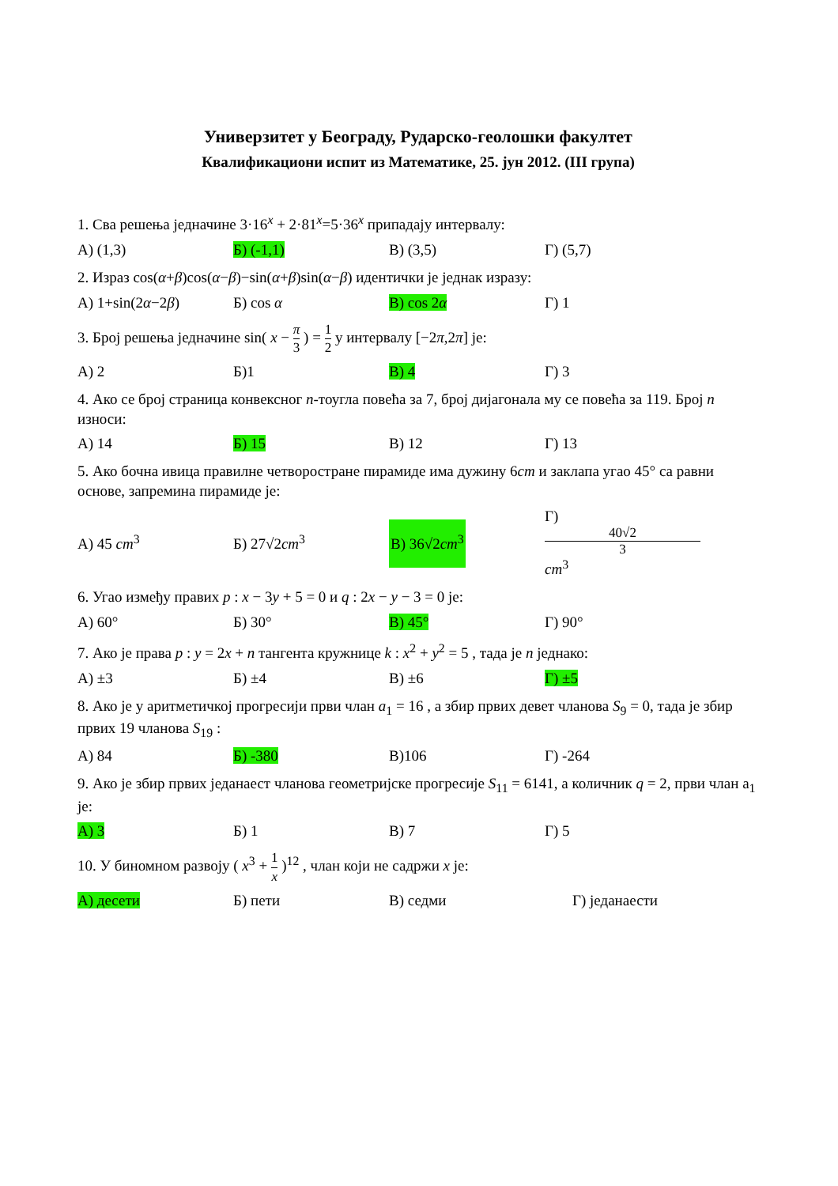Универзитет у Београду, Рударско-геолошки факултет
Квалификациони испит из Математике, 25. јун 2012. (III група)
1. Сва решења једначине 3·16<sup>x</sup> + 2·81<sup>x</sup>=5·36<sup>x</sup> припадају интервалу:
A) (1,3) Б) (-1,1) В) (3,5) Г) (5,7)
2. Израз cos(α+β)cos(α−β)−sin(α+β)sin(α−β) идентички је једнак изразу:
A) 1+sin(2α−2β) Б) cos α В) cos 2α Г) 1
3. Број решења једначине sin( x − π 3 ) = 1 2 у интервалу [−2π,2π] је:
A) 2 Б)1 В) 4 Г) 3
4. Ако се број страница конвексног n-тоугла повећа за 7, број дијагонала му се повећа за 119. Број n износи:
A) 14 Б) 15 В) 12 Г) 13
5. Ако бочна ивица правилне четворостране пирамиде има дужину 6cm и заклапа угао 45° са равни основе, запремина пирамиде је:
A) 45 cm<sup>3</sup> Б) 27√2cm<sup>3</sup> В) 36√2cm<sup>3</sup> Г) 40√2 3 cm<sup>3</sup>
6. Угао између правих p : x − 3y + 5 = 0 и q : 2x − y − 3 = 0 је:
A) 60° Б) 30° В) 45° Г) 90°
7. Ако је права p : y = 2x + n тангента кружнице k : x<sup>2</sup> + y<sup>2</sup> = 5 , тада је n једнако:
A) ±3 Б) ±4 В) ±6 Г) ±5
8. Ако је у аритметичкој прогресији први члан a<sub>1</sub> = 16 , а збир првих девет чланова S<sub>9</sub> = 0, тада је збир првих 19 чланова S<sub>19</sub> :
A) 84 Б) -380 В)106 Г) -264
9. Ако је збир првих једанаест чланова геометријске прогресије S<sub>11</sub> = 6141, а количник q = 2, први члан a<sub>1</sub> је:
A) 3 Б) 1 В) 7 Г) 5
10. У биномном развоју ( x<sup>3</sup> + 1 x )<sup>12</sup> , члан који не садржи x је:
A) десети Б) пети В) седми Г) једанаести